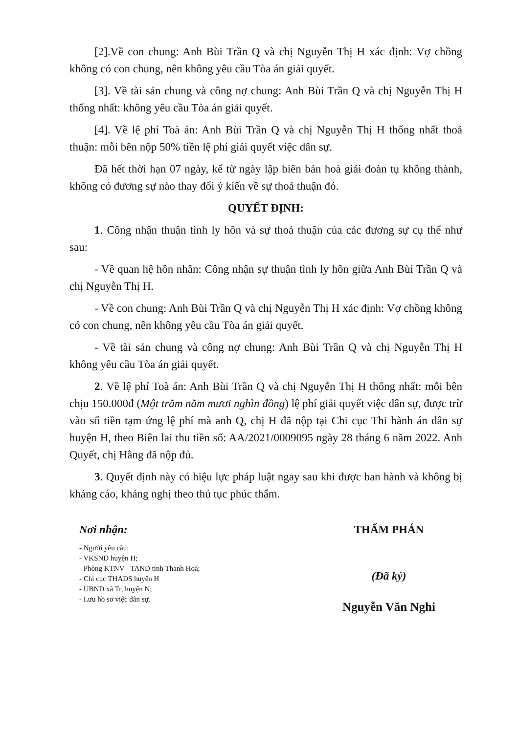[2].Về con chung: Anh Bùi Trần Q và chị Nguyễn Thị H xác định: Vợ chồng không có con chung, nên không yêu cầu Tòa án giải quyết.
[3]. Về tài sản chung và công nợ chung: Anh Bùi Trần Q và chị Nguyễn Thị H thống nhất: không yêu cầu Tòa án giải quyết.
[4]. Về lệ phí Toà án: Anh Bùi Trần Q và chị Nguyễn Thị H thống nhất thoả thuận: mỗi bên nộp 50% tiền lệ phí giải quyết việc dân sự.
Đã hết thời hạn 07 ngày, kể từ ngày lập biên bản hoà giải đoàn tụ không thành, không có đương sự nào thay đổi ý kiến về sự thoả thuận đó.
QUYẾT ĐỊNH:
1. Công nhận thuận tình ly hôn và sự thoả thuận của các đương sự cụ thể như sau:
- Về quan hệ hôn nhân: Công nhận sự thuận tình ly hôn giữa Anh Bùi Trần Q và chị Nguyễn Thị H.
- Về con chung: Anh Bùi Trần Q và chị Nguyễn Thị H xác định: Vợ chồng không có con chung, nên không yêu cầu Tòa án giải quyết.
- Về tài sản chung và công nợ chung: Anh Bùi Trần Q và chị Nguyễn Thị H không yêu cầu Tòa án giải quyết.
2. Về lệ phí Toà án: Anh Bùi Trần Q và chị Nguyễn Thị H thống nhất: mỗi bên chịu 150.000đ (Một trăm năm mươi nghìn đồng) lệ phí giải quyết việc dân sự, được trừ vào số tiền tạm ứng lệ phí mà anh Q, chị H đã nộp tại Chi cục Thi hành án dân sự huyện H, theo Biên lai thu tiền số: AA/2021/0009095 ngày 28 tháng 6 năm 2022. Anh Quyết, chị Hằng đã nộp đủ.
3. Quyết định này có hiệu lực pháp luật ngay sau khi được ban hành và không bị kháng cáo, kháng nghị theo thủ tục phúc thẩm.
Nơi nhận:
- Người yêu cầu;
- VKSND huyện H;
- Phòng KTNV - TAND tỉnh Thanh Hoá;
- Chi cục THADS huyện H
- UBND xã Tr, huyện N;
- Lưu hồ sơ việc dân sự.
THẨM PHÁN
(Đã ký)
Nguyễn Văn Nghi